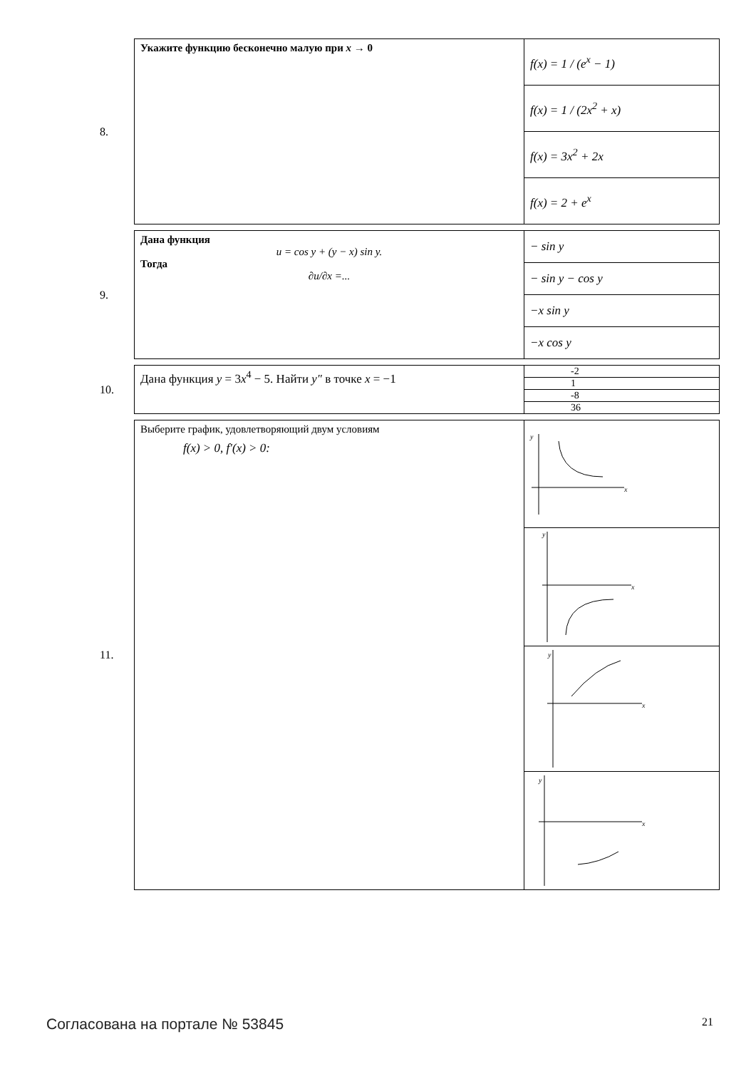8.
| Укажите функцию бесконечно малую при x → 0 | f(x) = 1 / (e<sup>x</sup> − 1) |
| | f(x) = 1 / (2x<sup>2</sup> + x) |
| | f(x) = 3x<sup>2</sup> + 2x |
| | f(x) = 2 + e<sup>x</sup> |
9.
| Дана функция u = cos y + (y − x) sin y. Тогда ∂u/∂x =... | − sin y |
| | − sin y − cos y |
| | −x sin y |
| | −x cos y |
10.
| Дана функция y = 3 x<sup>4</sup> − 5. Найти y″ в точке x = −1 | -2 |
| | 1 |
| | -8 |
| | 36 |
11.
| Выберите график, удовлетворяющий двум условиям f(x) > 0, f′(x) > 0: | y x |
| | y x |
| | y x |
| | y x |
Согласована на портале № 53845 21